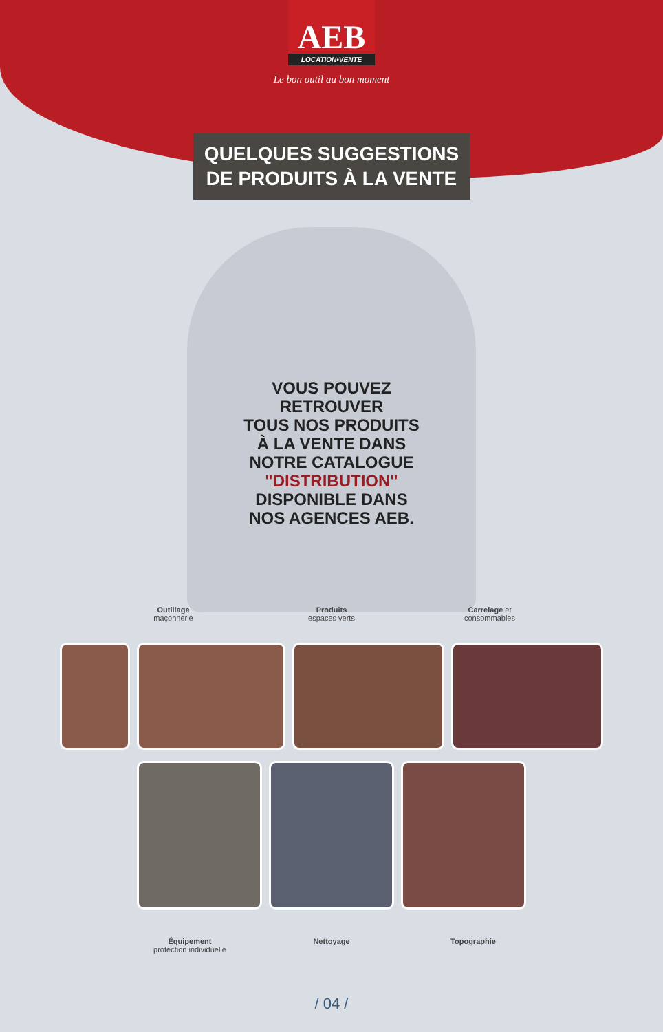AEB
LOCATION•VENTE
Le bon outil au bon moment
QUELQUES SUGGESTIONS
DE PRODUITS À LA VENTE
VOUS POUVEZ
RETROUVER
TOUS NOS PRODUITS
À LA VENTE DANS
NOTRE CATALOGUE
"DISTRIBUTION"
DISPONIBLE DANS
NOS AGENCES AEB.
Outillage
maçonnerie
Produits
espaces verts
Carrelage et
consommables
Équipement
protection individuelle
Nettoyage Topographie
/ 04 /